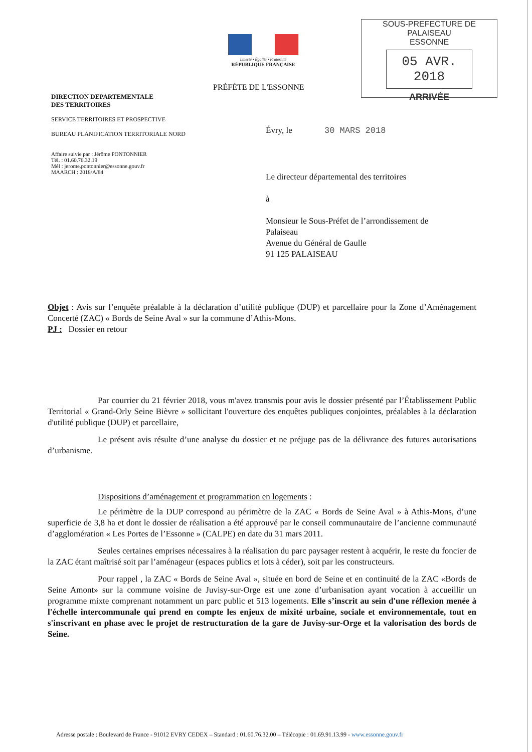Liberté • Égalité • Fraternité
RÉPUBLIQUE FRANÇAISE
SOUS-PREFECTURE DE PALAISEAU
ESSONNE
05 AVR. 2018
ARRIVÉE
PRÉFÈTE DE L'ESSONNE
DIRECTION DEPARTEMENTALE
DES TERRITOIRES
SERVICE TERRITOIRES ET PROSPECTIVE
BUREAU PLANIFICATION TERRITORIALE NORD
Affaire suivie par : Jérôme PONTONNIER
Tél. : 01.60.76.32.19
Mél : jerome.pontonnier@essonne.gouv.fr
MAARCH : 2018/A/84
Évry, le 30 MARS 2018
Le directeur départemental des territoires
à
Monsieur le Sous-Préfet de l’arrondissement de
Palaiseau
Avenue du Général de Gaulle
91 125 PALAISEAU
Objet : Avis sur l’enquête préalable à la déclaration d’utilité publique (DUP) et parcellaire pour la Zone d’Aménagement Concerté (ZAC) « Bords de Seine Aval » sur la commune d’Athis-Mons.
PJ : Dossier en retour
Par courrier du 21 février 2018, vous m'avez transmis pour avis le dossier présenté par l’Établissement Public Territorial « Grand-Orly Seine Bièvre » sollicitant l'ouverture des enquêtes publiques conjointes, préalables à la déclaration d'utilité publique (DUP) et parcellaire,
Le présent avis résulte d’une analyse du dossier et ne préjuge pas de la délivrance des futures autorisations d’urbanisme.
Dispositions d’aménagement et programmation en logements :
Le périmètre de la DUP correspond au périmètre de la ZAC « Bords de Seine Aval » à Athis-Mons, d’une superficie de 3,8 ha et dont le dossier de réalisation a été approuvé par le conseil communautaire de l’ancienne communauté d’agglomération « Les Portes de l’Essonne » (CALPE) en date du 31 mars 2011.
Seules certaines emprises nécessaires à la réalisation du parc paysager restent à acquérir, le reste du foncier de la ZAC étant maîtrisé soit par l’aménageur (espaces publics et lots à céder), soit par les constructeurs.
Pour rappel , la ZAC « Bords de Seine Aval », située en bord de Seine et en continuité de la ZAC «Bords de Seine Amont» sur la commune voisine de Juvisy-sur-Orge est une zone d’urbanisation ayant vocation à accueillir un programme mixte comprenant notamment un parc public et 513 logements. Elle s’inscrit au sein d'une réflexion menée à l'échelle intercommunale qui prend en compte les enjeux de mixité urbaine, sociale et environnementale, tout en s'inscrivant en phase avec le projet de restructuration de la gare de Juvisy-sur-Orge et la valorisation des bords de Seine.
Adresse postale : Boulevard de France - 91012 EVRY CEDEX – Standard : 01.60.76.32.00 – Télécopie : 01.69.91.13.99 - www.essonne.gouv.fr